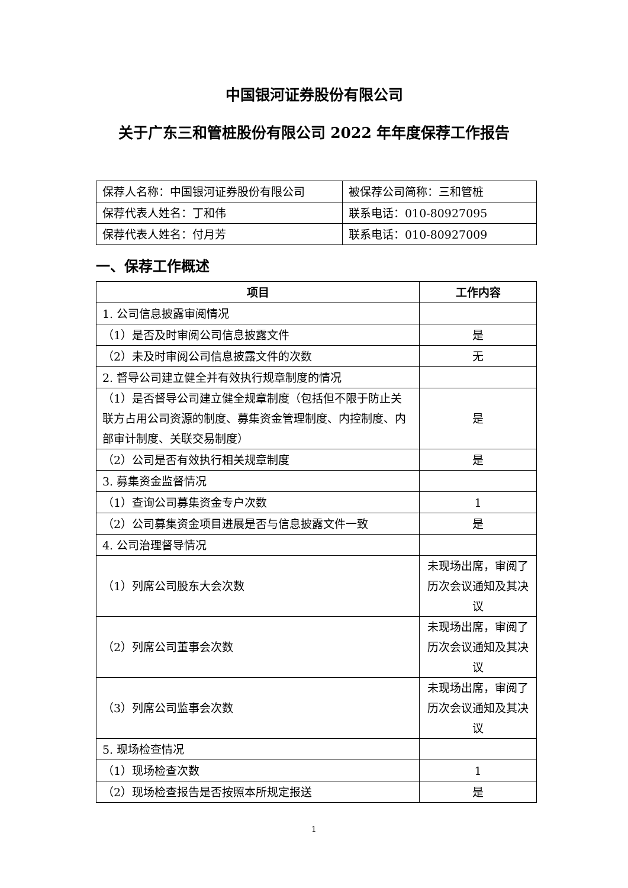中国银河证券股份有限公司
关于广东三和管桩股份有限公司 2022 年年度保荐工作报告
| 保荐人名称：中国银河证券股份有限公司 | 被保荐公司简称：三和管桩 |
| 保荐代表人姓名：丁和伟 | 联系电话：010-80927095 |
| 保荐代表人姓名：付月芳 | 联系电话：010-80927009 |
一、保荐工作概述
| 项目 | 工作内容 |
| --- | --- |
| 1. 公司信息披露审阅情况 | |
| （1）是否及时审阅公司信息披露文件 | 是 |
| （2）未及时审阅公司信息披露文件的次数 | 无 |
| 2. 督导公司建立健全并有效执行规章制度的情况 | |
| （1）是否督导公司建立健全规章制度（包括但不限于防止关联方占用公司资源的制度、募集资金管理制度、内控制度、内部审计制度、关联交易制度） | 是 |
| （2）公司是否有效执行相关规章制度 | 是 |
| 3. 募集资金监督情况 | |
| （1）查询公司募集资金专户次数 | 1 |
| （2）公司募集资金项目进展是否与信息披露文件一致 | 是 |
| 4. 公司治理督导情况 | |
| （1）列席公司股东大会次数 | 未现场出席，审阅了历次会议通知及其决议 |
| （2）列席公司董事会次数 | 未现场出席，审阅了历次会议通知及其决议 |
| （3）列席公司监事会次数 | 未现场出席，审阅了历次会议通知及其决议 |
| 5. 现场检查情况 | |
| （1）现场检查次数 | 1 |
| （2）现场检查报告是否按照本所规定报送 | 是 |
1